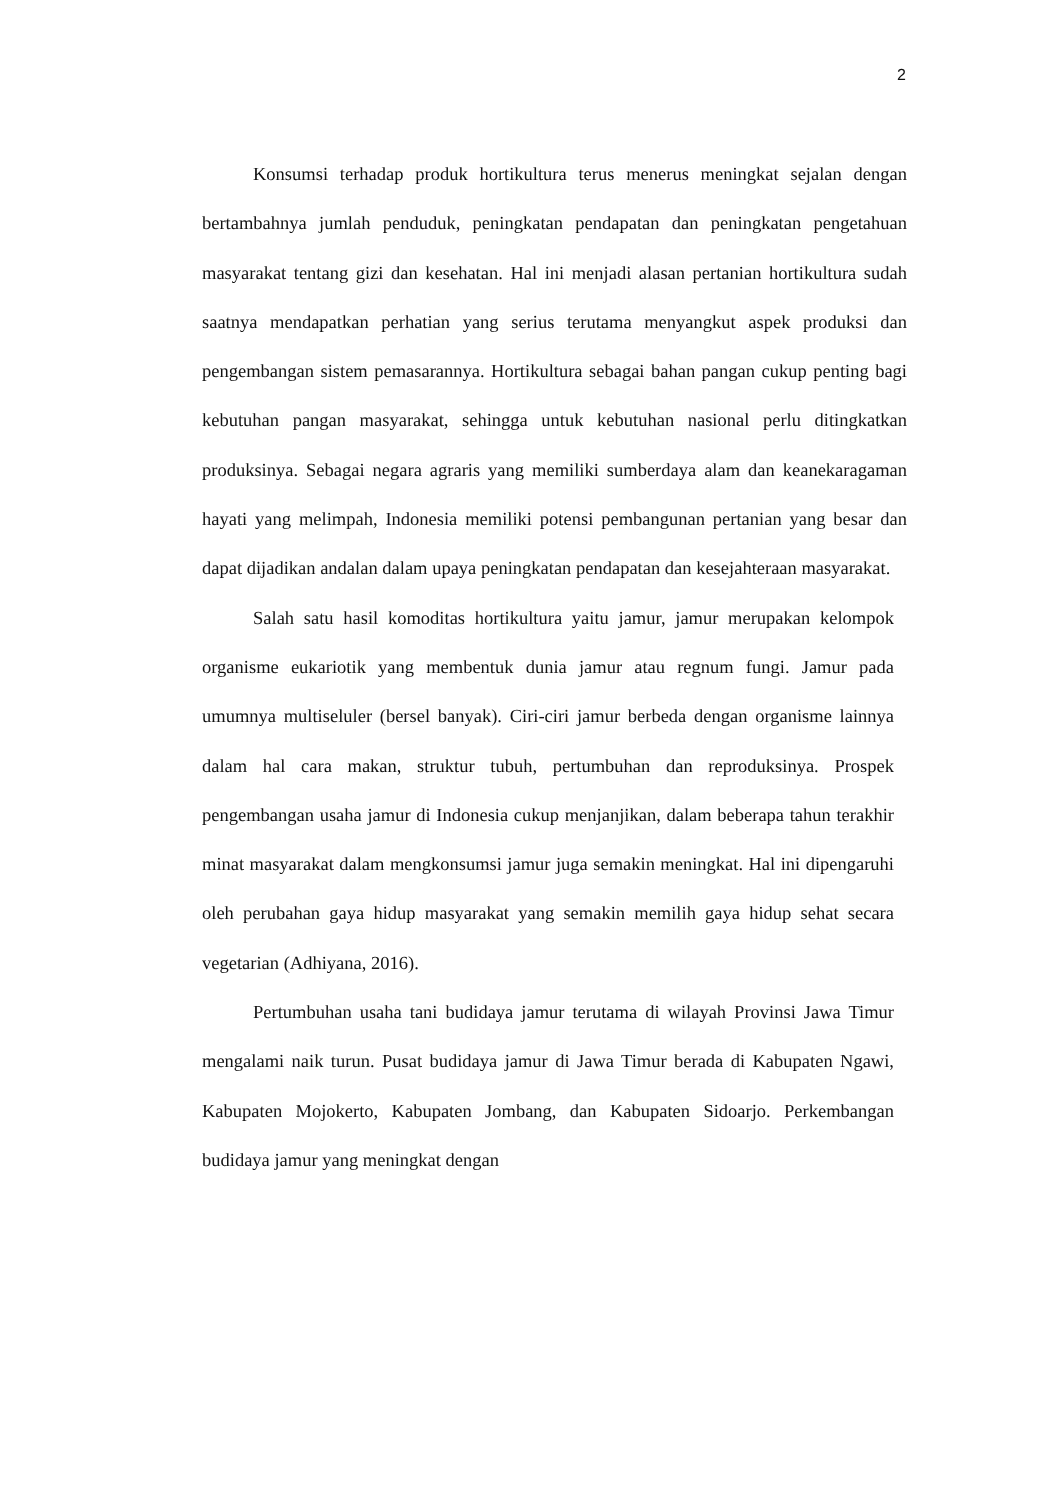2
Konsumsi terhadap produk hortikultura terus menerus meningkat sejalan dengan bertambahnya jumlah penduduk, peningkatan pendapatan dan peningkatan pengetahuan masyarakat tentang gizi dan kesehatan. Hal ini menjadi alasan pertanian hortikultura sudah saatnya mendapatkan perhatian yang serius terutama menyangkut aspek produksi dan pengembangan sistem pemasarannya. Hortikultura sebagai bahan pangan cukup penting bagi kebutuhan pangan masyarakat, sehingga untuk kebutuhan nasional perlu ditingkatkan produksinya. Sebagai negara agraris yang memiliki sumberdaya alam dan keanekaragaman hayati yang melimpah, Indonesia memiliki potensi pembangunan pertanian yang besar dan dapat dijadikan andalan dalam upaya peningkatan pendapatan dan kesejahteraan masyarakat.
Salah satu hasil komoditas hortikultura yaitu jamur, jamur merupakan kelompok organisme eukariotik yang membentuk dunia jamur atau regnum fungi. Jamur pada umumnya multiseluler (bersel banyak). Ciri-ciri jamur berbeda dengan organisme lainnya dalam hal cara makan, struktur tubuh, pertumbuhan dan reproduksinya. Prospek pengembangan usaha jamur di Indonesia cukup menjanjikan, dalam beberapa tahun terakhir minat masyarakat dalam mengkonsumsi jamur juga semakin meningkat. Hal ini dipengaruhi oleh perubahan gaya hidup masyarakat yang semakin memilih gaya hidup sehat secara vegetarian (Adhiyana, 2016).
Pertumbuhan usaha tani budidaya jamur terutama di wilayah Provinsi Jawa Timur mengalami naik turun. Pusat budidaya jamur di Jawa Timur berada di Kabupaten Ngawi, Kabupaten Mojokerto, Kabupaten Jombang, dan Kabupaten Sidoarjo. Perkembangan budidaya jamur yang meningkat dengan